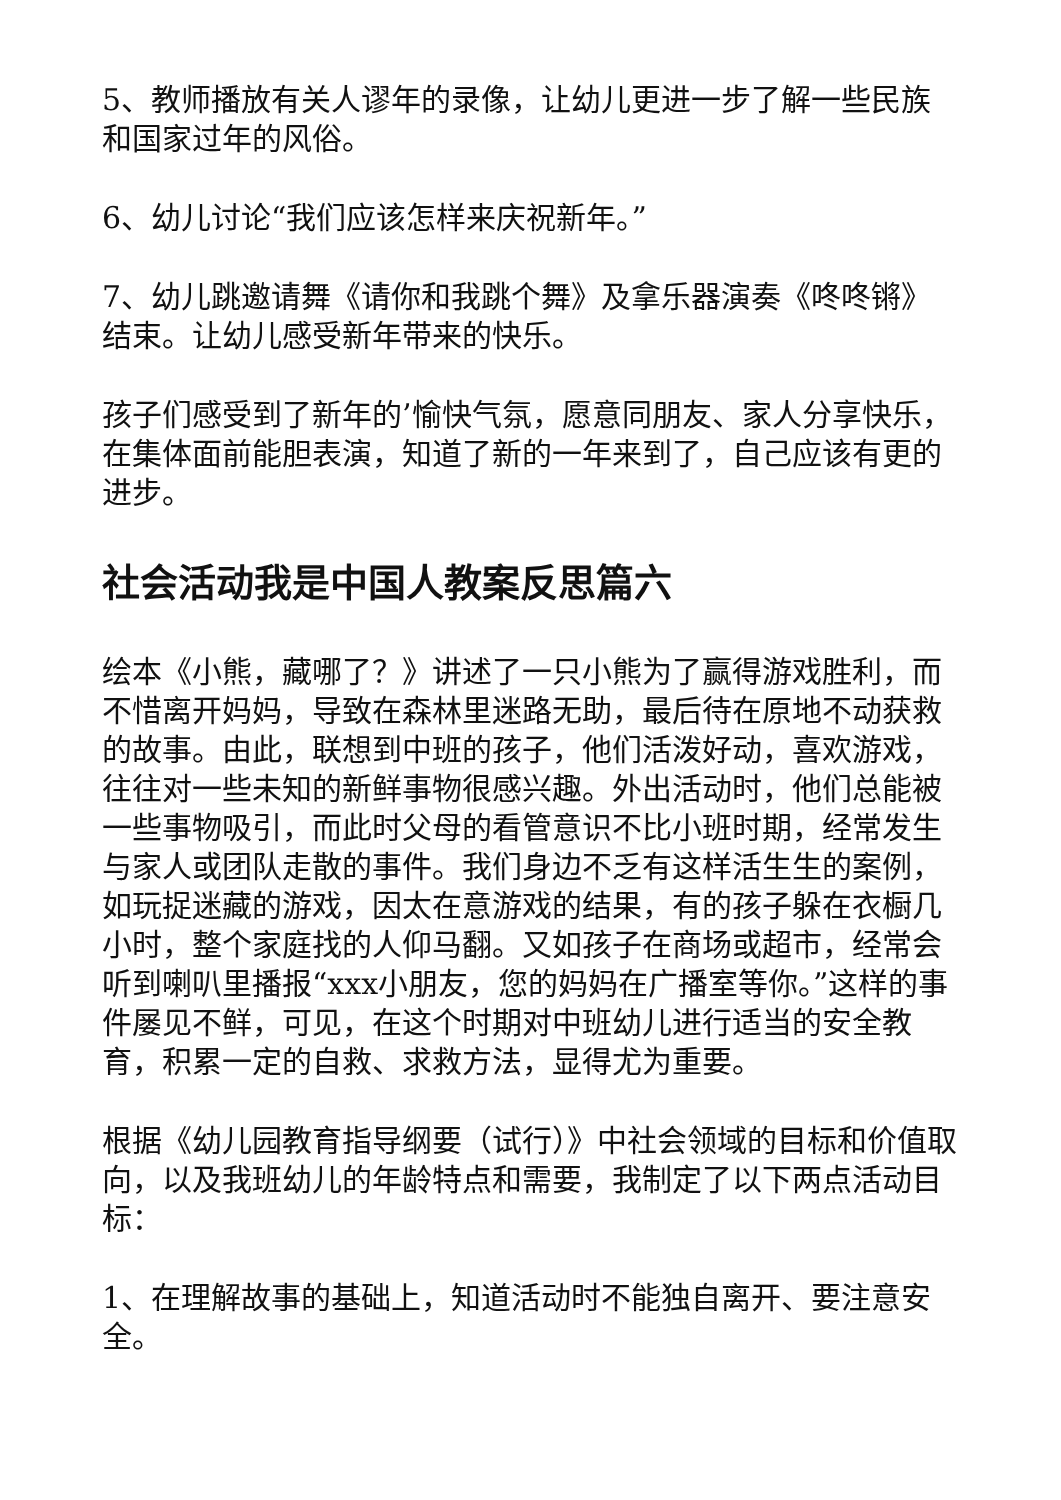5、教师播放有关人谬年的录像，让幼儿更进一步了解一些民族和国家过年的风俗。
6、幼儿讨论“我们应该怎样来庆祝新年。”
7、幼儿跳邀请舞《请你和我跳个舞》及拿乐器演奏《咚咚锵》结束。让幼儿感受新年带来的快乐。
孩子们感受到了新年的’愉快气氛，愿意同朋友、家人分享快乐，在集体面前能胆表演，知道了新的一年来到了，自己应该有更的进步。
社会活动我是中国人教案反思篇六
绘本《小熊，藏哪了？》讲述了一只小熊为了赢得游戏胜利，而不惜离开妈妈，导致在森林里迷路无助，最后待在原地不动获救的故事。由此，联想到中班的孩子，他们活泼好动，喜欢游戏，往往对一些未知的新鲜事物很感兴趣。外出活动时，他们总能被一些事物吸引，而此时父母的看管意识不比小班时期，经常发生与家人或团队走散的事件。我们身边不乏有这样活生生的案例，如玩捉迷藏的游戏，因太在意游戏的结果，有的孩子躲在衣橱几小时，整个家庭找的人仰马翻。又如孩子在商场或超市，经常会听到喇叭里播报“xxx小朋友，您的妈妈在广播室等你。”这样的事件屡见不鲜，可见，在这个时期对中班幼儿进行适当的安全教育，积累一定的自救、求救方法，显得尤为重要。
根据《幼儿园教育指导纲要（试行）》中社会领域的目标和价值取向，以及我班幼儿的年龄特点和需要，我制定了以下两点活动目标：
1、在理解故事的基础上，知道活动时不能独自离开、要注意安全。